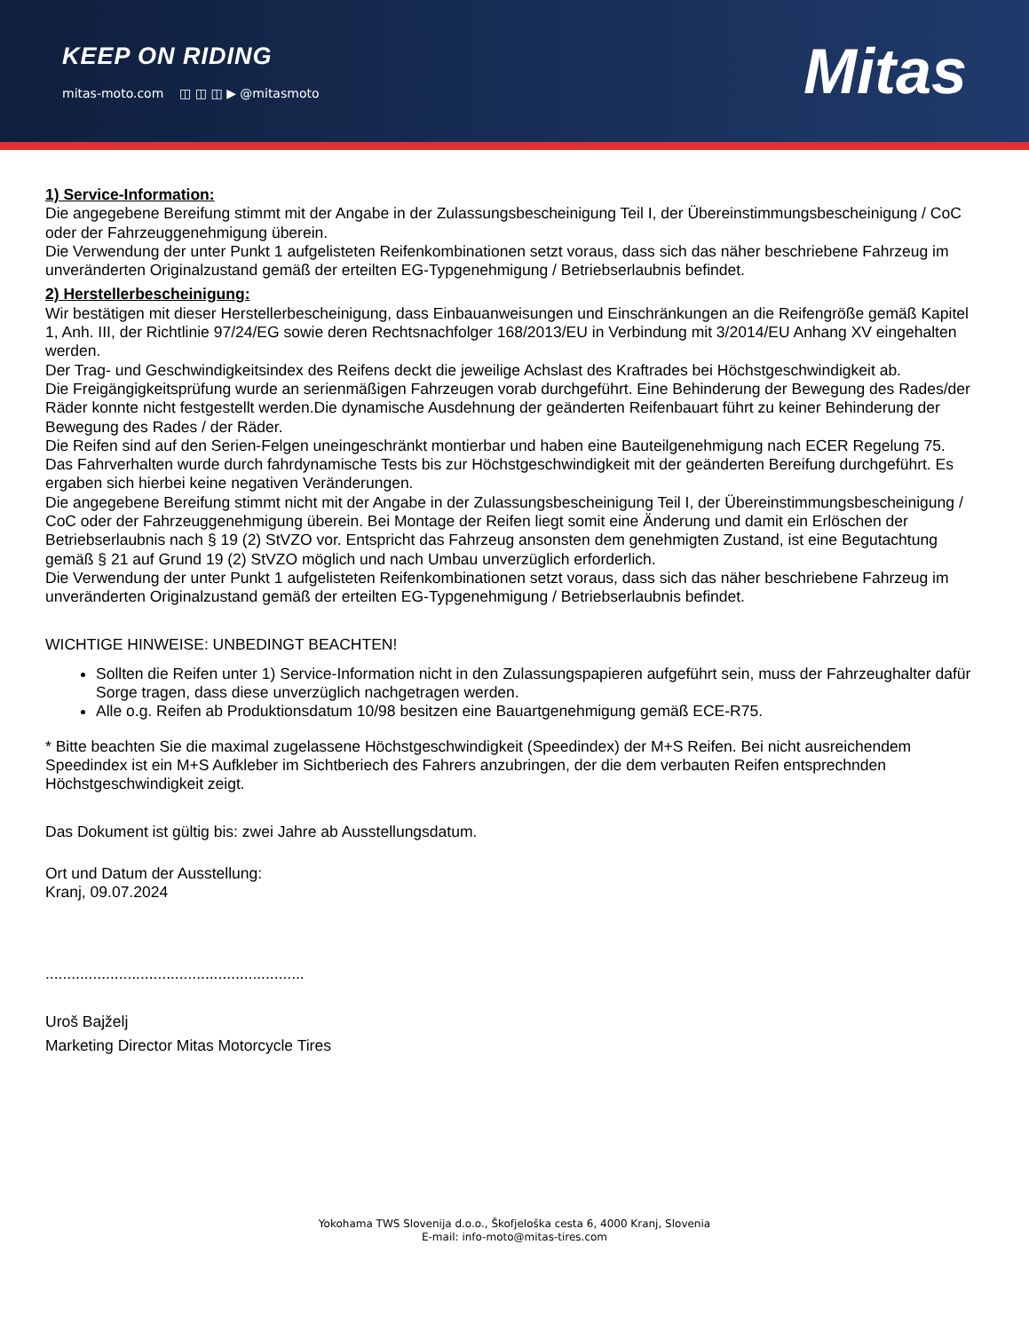KEEP ON RIDING
mitas-moto.com ◫ ◫ ◫ ▶ @mitasmoto
Mitas
1) Service-Information:
Die angegebene Bereifung stimmt mit der Angabe in der Zulassungsbescheinigung Teil I, der Übereinstimmungsbescheinigung / CoC oder der Fahrzeuggenehmigung überein.
Die Verwendung der unter Punkt 1 aufgelisteten Reifenkombinationen setzt voraus, dass sich das näher beschriebene Fahrzeug im unveränderten Originalzustand gemäß der erteilten EG-Typgenehmigung / Betriebserlaubnis befindet.
2) Herstellerbescheinigung:
Wir bestätigen mit dieser Herstellerbescheinigung, dass Einbauanweisungen und Einschränkungen an die Reifengröße gemäß Kapitel 1, Anh. III, der Richtlinie 97/24/EG sowie deren Rechtsnachfolger 168/2013/EU in Verbindung mit 3/2014/EU Anhang XV eingehalten werden.
Der Trag- und Geschwindigkeitsindex des Reifens deckt die jeweilige Achslast des Kraftrades bei Höchstgeschwindigkeit ab.
Die Freigängigkeitsprüfung wurde an serienmäßigen Fahrzeugen vorab durchgeführt. Eine Behinderung der Bewegung des Rades/der Räder konnte nicht festgestellt werden.Die dynamische Ausdehnung der geänderten Reifenbauart führt zu keiner Behinderung der Bewegung des Rades / der Räder.
Die Reifen sind auf den Serien-Felgen uneingeschränkt montierbar und haben eine Bauteilgenehmigung nach ECER Regelung 75.
Das Fahrverhalten wurde durch fahrdynamische Tests bis zur Höchstgeschwindigkeit mit der geänderten Bereifung durchgeführt. Es ergaben sich hierbei keine negativen Veränderungen.
Die angegebene Bereifung stimmt nicht mit der Angabe in der Zulassungsbescheinigung Teil I, der Übereinstimmungsbescheinigung / CoC oder der Fahrzeuggenehmigung überein. Bei Montage der Reifen liegt somit eine Änderung und damit ein Erlöschen der Betriebserlaubnis nach § 19 (2) StVZO vor. Entspricht das Fahrzeug ansonsten dem genehmigten Zustand, ist eine Begutachtung gemäß § 21 auf Grund 19 (2) StVZO möglich und nach Umbau unverzüglich erforderlich.
Die Verwendung der unter Punkt 1 aufgelisteten Reifenkombinationen setzt voraus, dass sich das näher beschriebene Fahrzeug im unveränderten Originalzustand gemäß der erteilten EG-Typgenehmigung / Betriebserlaubnis befindet.
WICHTIGE HINWEISE: UNBEDINGT BEACHTEN!
Sollten die Reifen unter 1) Service-Information nicht in den Zulassungspapieren aufgeführt sein, muss der Fahrzeughalter dafür Sorge tragen, dass diese unverzüglich nachgetragen werden.
Alle o.g. Reifen ab Produktionsdatum 10/98 besitzen eine Bauartgenehmigung gemäß ECE-R75.
* Bitte beachten Sie die maximal zugelassene Höchstgeschwindigkeit (Speedindex) der M+S Reifen. Bei nicht ausreichendem Speedindex ist ein M+S Aufkleber im Sichtberiech des Fahrers anzubringen, der die dem verbauten Reifen entsprechnden Höchstgeschwindigkeit zeigt.
Das Dokument ist gültig bis: zwei Jahre ab Ausstellungsdatum.
Ort und Datum der Ausstellung:
Kranj, 09.07.2024
............................................................
Uroš Bajželj
Marketing Director Mitas Motorcycle Tires
Yokohama TWS Slovenija d.o.o., Škofjeloška cesta 6, 4000 Kranj, Slovenia
E-mail: info-moto@mitas-tires.com